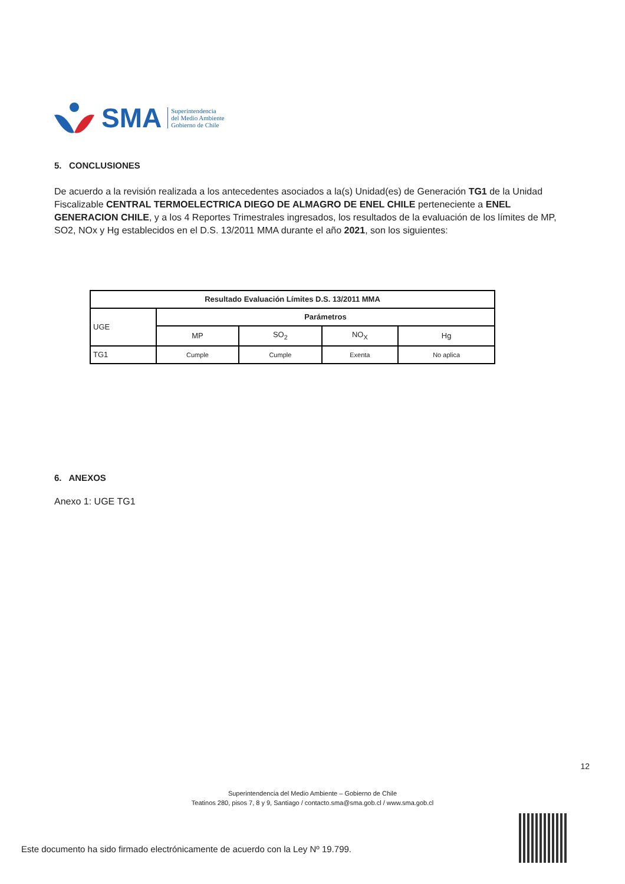SMA
Superintendencia
del Medio Ambiente
Gobierno de Chile
5. CONCLUSIONES
De acuerdo a la revisión realizada a los antecedentes asociados a la(s) Unidad(es) de Generación TG1 de la Unidad Fiscalizable CENTRAL TERMOELECTRICA DIEGO DE ALMAGRO DE ENEL CHILE perteneciente a ENEL GENERACION CHILE, y a los 4 Reportes Trimestrales ingresados, los resultados de la evaluación de los límites de MP, SO2, NOx y Hg establecidos en el D.S. 13/2011 MMA durante el año 2021, son los siguientes:
| Resultado Evaluación Límites D.S. 13/2011 MMA | | | | |
| --- | --- | --- | --- | --- |
| UGE | Parámetros | | | |
| | MP | SO<sub>2</sub> | NO<sub>X</sub> | Hg |
| TG1 | Cumple | Cumple | Exenta | No aplica |
6. ANEXOS
Anexo 1: UGE TG1
12
Superintendencia del Medio Ambiente – Gobierno de Chile
Teatinos 280, pisos 7, 8 y 9, Santiago / contacto.sma@sma.gob.cl / www.sma.gob.cl
Este documento ha sido firmado electrónicamente de acuerdo con la Ley Nº 19.799.